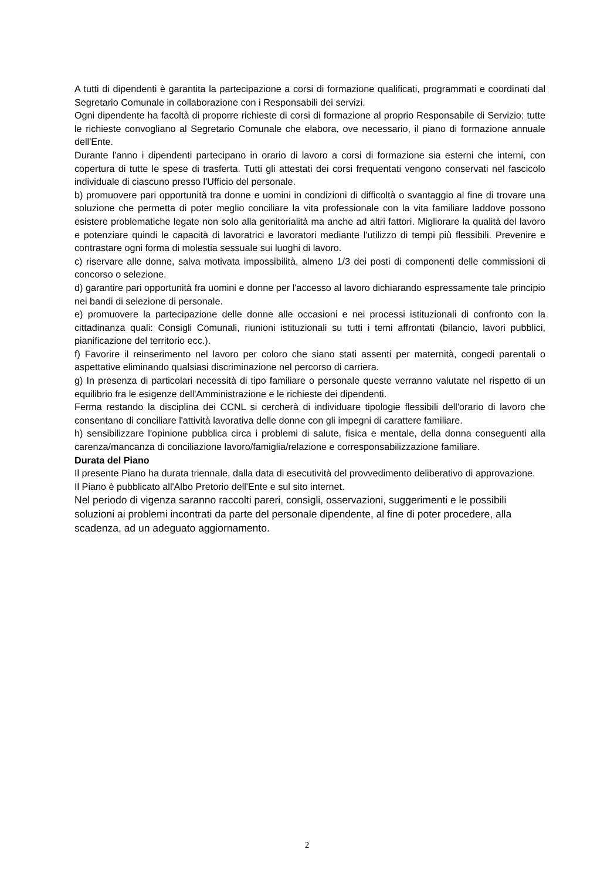A tutti di dipendenti è garantita la partecipazione a corsi di formazione qualificati, programmati e coordinati dal Segretario Comunale in collaborazione con i Responsabili dei servizi.
Ogni dipendente ha facoltà di proporre richieste di corsi di formazione al proprio Responsabile di Servizio: tutte le richieste convogliano al Segretario Comunale che elabora, ove necessario, il piano di formazione annuale dell'Ente.
Durante l'anno i dipendenti partecipano in orario di lavoro a corsi di formazione sia esterni che interni, con copertura di tutte le spese di trasferta. Tutti gli attestati dei corsi frequentati vengono conservati nel fascicolo individuale di ciascuno presso l'Ufficio del personale.
b) promuovere pari opportunità tra donne e uomini in condizioni di difficoltà o svantaggio al fine di trovare una soluzione che permetta di poter meglio conciliare la vita professionale con la vita familiare laddove possono esistere problematiche legate non solo alla genitorialità ma anche ad altri fattori. Migliorare la qualità del lavoro e potenziare quindi le capacità di lavoratrici e lavoratori mediante l'utilizzo di tempi più flessibili. Prevenire e contrastare ogni forma di molestia sessuale sui luoghi di lavoro.
c) riservare alle donne, salva motivata impossibilità, almeno 1/3 dei posti di componenti delle commissioni di concorso o selezione.
d) garantire pari opportunità fra uomini e donne per l'accesso al lavoro dichiarando espressamente tale principio nei bandi di selezione di personale.
e) promuovere la partecipazione delle donne alle occasioni e nei processi istituzionali di confronto con la cittadinanza quali: Consigli Comunali, riunioni istituzionali su tutti i temi affrontati (bilancio, lavori pubblici, pianificazione del territorio ecc.).
f) Favorire il reinserimento nel lavoro per coloro che siano stati assenti per maternità, congedi parentali o aspettative eliminando qualsiasi discriminazione nel percorso di carriera.
g) In presenza di particolari necessità di tipo familiare o personale queste verranno valutate nel rispetto di un equilibrio fra le esigenze dell'Amministrazione e le richieste dei dipendenti.
Ferma restando la disciplina dei CCNL si cercherà di individuare tipologie flessibili dell'orario di lavoro che consentano di conciliare l'attività lavorativa delle donne con gli impegni di carattere familiare.
h) sensibilizzare l'opinione pubblica circa i problemi di salute, fisica e mentale, della donna conseguenti alla carenza/mancanza di conciliazione lavoro/famiglia/relazione e corresponsabilizzazione familiare.
Durata del Piano
Il presente Piano ha durata triennale, dalla data di esecutività del provvedimento deliberativo di approvazione.
Il Piano è pubblicato all'Albo Pretorio dell'Ente e sul sito internet.
Nel periodo di vigenza saranno raccolti pareri, consigli, osservazioni, suggerimenti e le possibili soluzioni ai problemi incontrati da parte del personale dipendente, al fine di poter procedere, alla scadenza, ad un adeguato aggiornamento.
2